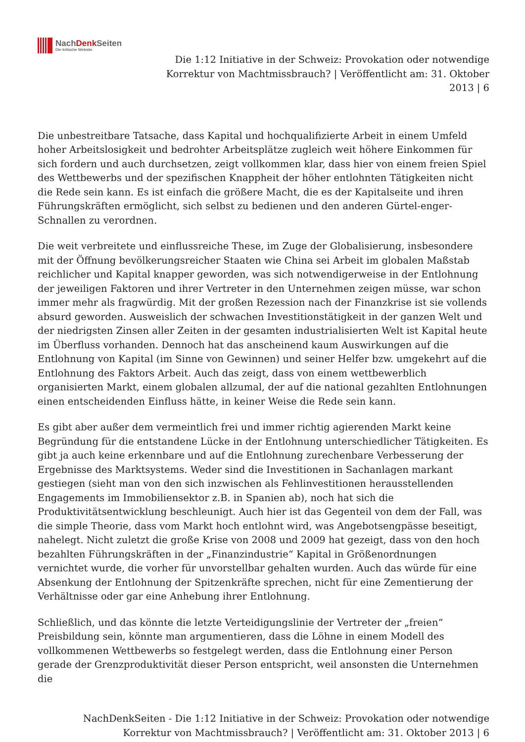NachDenk Seiten
Die kritische Website
Die 1:12 Initiative in der Schweiz: Provokation oder notwendige
Korrektur von Machtmissbrauch? | Veröffentlicht am: 31. Oktober
2013 | 6
Die unbestreitbare Tatsache, dass Kapital und hochqualifizierte Arbeit in einem Umfeld hoher Arbeitslosigkeit und bedrohter Arbeitsplätze zugleich weit höhere Einkommen für sich fordern und auch durchsetzen, zeigt vollkommen klar, dass hier von einem freien Spiel des Wettbewerbs und der spezifischen Knappheit der höher entlohnten Tätigkeiten nicht die Rede sein kann. Es ist einfach die größere Macht, die es der Kapitalseite und ihren Führungskräften ermöglicht, sich selbst zu bedienen und den anderen Gürtel-enger-Schnallen zu verordnen.
Die weit verbreitete und einflussreiche These, im Zuge der Globalisierung, insbesondere mit der Öffnung bevölkerungsreicher Staaten wie China sei Arbeit im globalen Maßstab reichlicher und Kapital knapper geworden, was sich notwendigerweise in der Entlohnung der jeweiligen Faktoren und ihrer Vertreter in den Unternehmen zeigen müsse, war schon immer mehr als fragwürdig. Mit der großen Rezession nach der Finanzkrise ist sie vollends absurd geworden. Ausweislich der schwachen Investitionstätigkeit in der ganzen Welt und der niedrigsten Zinsen aller Zeiten in der gesamten industrialisierten Welt ist Kapital heute im Überfluss vorhanden. Dennoch hat das anscheinend kaum Auswirkungen auf die Entlohnung von Kapital (im Sinne von Gewinnen) und seiner Helfer bzw. umgekehrt auf die Entlohnung des Faktors Arbeit. Auch das zeigt, dass von einem wettbewerblich organisierten Markt, einem globalen allzumal, der auf die national gezahlten Entlohnungen einen entscheidenden Einfluss hätte, in keiner Weise die Rede sein kann.
Es gibt aber außer dem vermeintlich frei und immer richtig agierenden Markt keine Begründung für die entstandene Lücke in der Entlohnung unterschiedlicher Tätigkeiten. Es gibt ja auch keine erkennbare und auf die Entlohnung zurechenbare Verbesserung der Ergebnisse des Marktsystems. Weder sind die Investitionen in Sachanlagen markant gestiegen (sieht man von den sich inzwischen als Fehlinvestitionen herausstellenden Engagements im Immobiliensektor z.B. in Spanien ab), noch hat sich die Produktivitätsentwicklung beschleunigt. Auch hier ist das Gegenteil von dem der Fall, was die simple Theorie, dass vom Markt hoch entlohnt wird, was Angebotsengpässe beseitigt, nahelegt. Nicht zuletzt die große Krise von 2008 und 2009 hat gezeigt, dass von den hoch bezahlten Führungskräften in der „Finanzindustrie“ Kapital in Größenordnungen vernichtet wurde, die vorher für unvorstellbar gehalten wurden. Auch das würde für eine Absenkung der Entlohnung der Spitzenkräfte sprechen, nicht für eine Zementierung der Verhältnisse oder gar eine Anhebung ihrer Entlohnung.
Schließlich, und das könnte die letzte Verteidigungslinie der Vertreter der „freien“ Preisbildung sein, könnte man argumentieren, dass die Löhne in einem Modell des vollkommenen Wettbewerbs so festgelegt werden, dass die Entlohnung einer Person gerade der Grenzproduktivität dieser Person entspricht, weil ansonsten die Unternehmen die
NachDenkSeiten - Die 1:12 Initiative in der Schweiz: Provokation oder notwendige
Korrektur von Machtmissbrauch? | Veröffentlicht am: 31. Oktober 2013 | 6